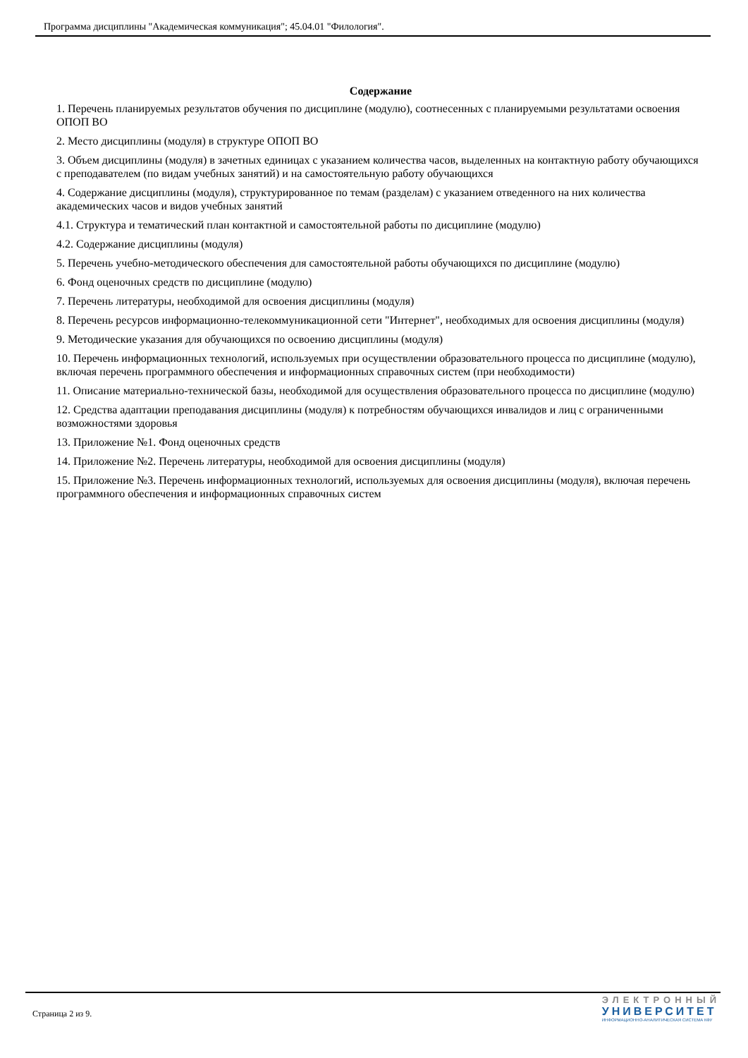Программа дисциплины "Академическая коммуникация"; 45.04.01 "Филология".
Содержание
1. Перечень планируемых результатов обучения по дисциплине (модулю), соотнесенных с планируемыми результатами освоения ОПОП ВО
2. Место дисциплины (модуля) в структуре ОПОП ВО
3. Объем дисциплины (модуля) в зачетных единицах с указанием количества часов, выделенных на контактную работу обучающихся с преподавателем (по видам учебных занятий) и на самостоятельную работу обучающихся
4. Содержание дисциплины (модуля), структурированное по темам (разделам) с указанием отведенного на них количества академических часов и видов учебных занятий
4.1. Структура и тематический план контактной и самостоятельной работы по дисциплине (модулю)
4.2. Содержание дисциплины (модуля)
5. Перечень учебно-методического обеспечения для самостоятельной работы обучающихся по дисциплине (модулю)
6. Фонд оценочных средств по дисциплине (модулю)
7. Перечень литературы, необходимой для освоения дисциплины (модуля)
8. Перечень ресурсов информационно-телекоммуникационной сети "Интернет", необходимых для освоения дисциплины (модуля)
9. Методические указания для обучающихся по освоению дисциплины (модуля)
10. Перечень информационных технологий, используемых при осуществлении образовательного процесса по дисциплине (модулю), включая перечень программного обеспечения и информационных справочных систем (при необходимости)
11. Описание материально-технической базы, необходимой для осуществления образовательного процесса по дисциплине (модулю)
12. Средства адаптации преподавания дисциплины (модуля) к потребностям обучающихся инвалидов и лиц с ограниченными возможностями здоровья
13. Приложение №1. Фонд оценочных средств
14. Приложение №2. Перечень литературы, необходимой для освоения дисциплины (модуля)
15. Приложение №3. Перечень информационных технологий, используемых для освоения дисциплины (модуля), включая перечень программного обеспечения и информационных справочных систем
Страница 2 из 9.
ЭЛЕКТРОННЫЙ
УНИВЕРСИТЕТ
ИНФОРМАЦИОННО-АНАЛИТИЧЕСКАЯ СИСТЕМА КФУ